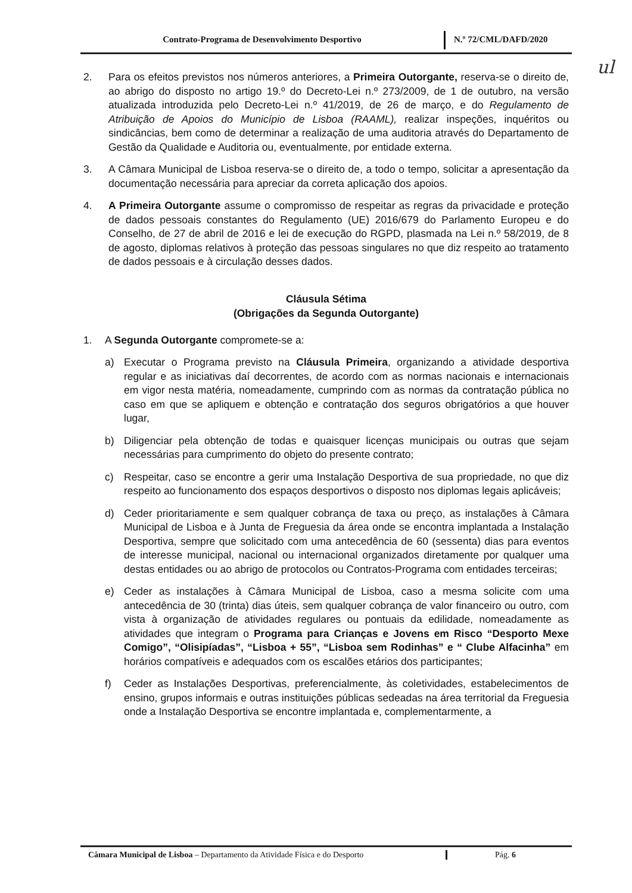Contrato-Programa de Desenvolvimento Desportivo N.º 72/CML/DAFD/2020
ul
2. Para os efeitos previstos nos números anteriores, a Primeira Outorgante, reserva-se o direito de, ao abrigo do disposto no artigo 19.º do Decreto-Lei n.º 273/2009, de 1 de outubro, na versão atualizada introduzida pelo Decreto-Lei n.º 41/2019, de 26 de março, e do Regulamento de Atribuição de Apoios do Município de Lisboa (RAAML), realizar inspeções, inquéritos ou sindicâncias, bem como de determinar a realização de uma auditoria através do Departamento de Gestão da Qualidade e Auditoria ou, eventualmente, por entidade externa.
3. A Câmara Municipal de Lisboa reserva-se o direito de, a todo o tempo, solicitar a apresentação da documentação necessária para apreciar da correta aplicação dos apoios.
4. A Primeira Outorgante assume o compromisso de respeitar as regras da privacidade e proteção de dados pessoais constantes do Regulamento (UE) 2016/679 do Parlamento Europeu e do Conselho, de 27 de abril de 2016 e lei de execução do RGPD, plasmada na Lei n.º 58/2019, de 8 de agosto, diplomas relativos à proteção das pessoas singulares no que diz respeito ao tratamento de dados pessoais e à circulação desses dados.
Cláusula Sétima
(Obrigações da Segunda Outorgante)
1. A Segunda Outorgante compromete-se a:
a) Executar o Programa previsto na Cláusula Primeira, organizando a atividade desportiva regular e as iniciativas daí decorrentes, de acordo com as normas nacionais e internacionais em vigor nesta matéria, nomeadamente, cumprindo com as normas da contratação pública no caso em que se apliquem e obtenção e contratação dos seguros obrigatórios a que houver lugar,
b) Diligenciar pela obtenção de todas e quaisquer licenças municipais ou outras que sejam necessárias para cumprimento do objeto do presente contrato;
c) Respeitar, caso se encontre a gerir uma Instalação Desportiva de sua propriedade, no que diz respeito ao funcionamento dos espaços desportivos o disposto nos diplomas legais aplicáveis;
d) Ceder prioritariamente e sem qualquer cobrança de taxa ou preço, as instalações à Câmara Municipal de Lisboa e à Junta de Freguesia da área onde se encontra implantada a Instalação Desportiva, sempre que solicitado com uma antecedência de 60 (sessenta) dias para eventos de interesse municipal, nacional ou internacional organizados diretamente por qualquer uma destas entidades ou ao abrigo de protocolos ou Contratos-Programa com entidades terceiras;
e) Ceder as instalações à Câmara Municipal de Lisboa, caso a mesma solicite com uma antecedência de 30 (trinta) dias úteis, sem qualquer cobrança de valor financeiro ou outro, com vista à organização de atividades regulares ou pontuais da edilidade, nomeadamente as atividades que integram o Programa para Crianças e Jovens em Risco “Desporto Mexe Comigo”, “Olisipíadas”, “Lisboa + 55”, “Lisboa sem Rodinhas” e “ Clube Alfacinha” em horários compatíveis e adequados com os escalões etários dos participantes;
f) Ceder as Instalações Desportivas, preferencialmente, às coletividades, estabelecimentos de ensino, grupos informais e outras instituições públicas sedeadas na área territorial da Freguesia onde a Instalação Desportiva se encontre implantada e, complementarmente, a
Câmara Municipal de Lisboa – Departamento da Atividade Física e do Desporto
Pág. 6